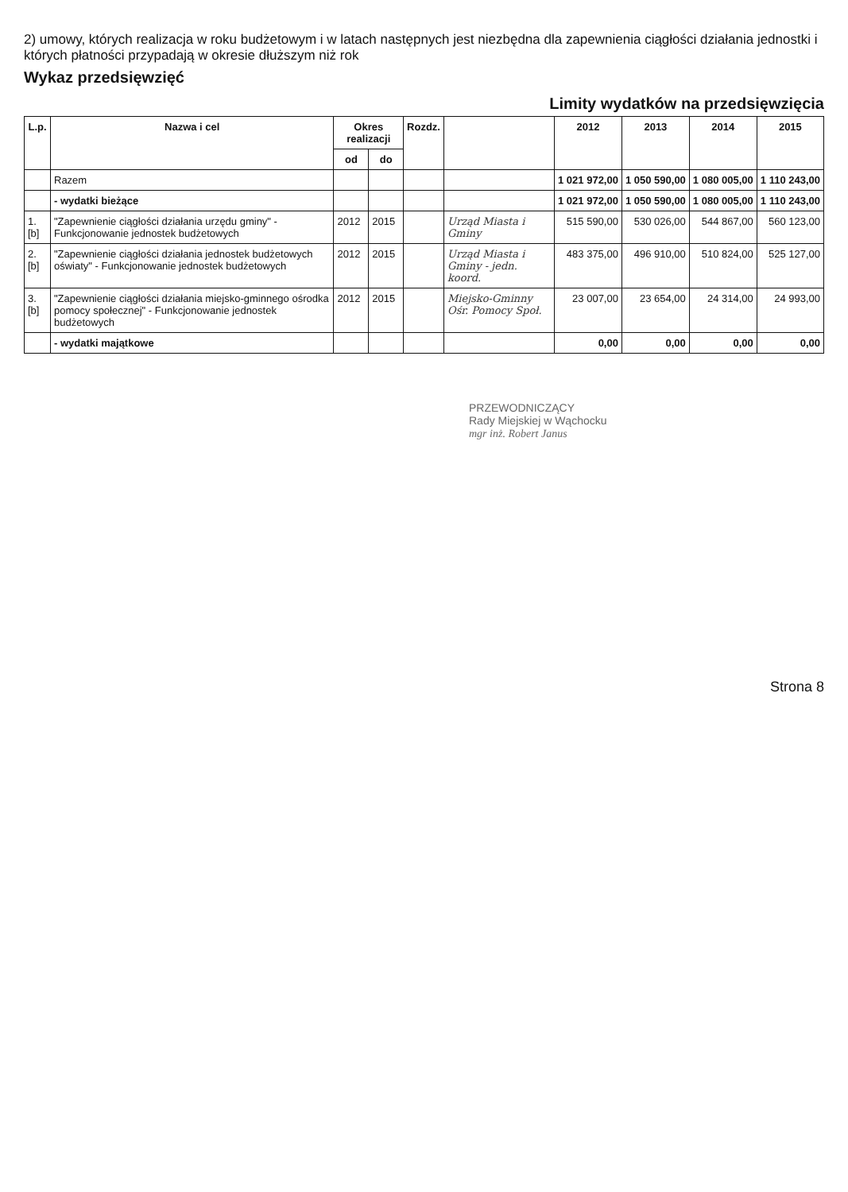2) umowy, których realizacja w roku budżetowym i w latach następnych jest niezbędna dla zapewnienia ciągłości działania jednostki i których płatności przypadają w okresie dłuższym niż rok
Wykaz przedsięwzięć
Limity wydatków na przedsięwzięcia
| L.p. | Nazwa i cel | Okres realizacji | | Rozdz. | | 2012 | 2013 | 2014 | 2015 |
| --- | --- | --- | --- | --- | --- | --- | --- | --- | --- |
| | | od | do | | | | | | |
| | Razem | | | | | 1 021 972,00 | 1 050 590,00 | 1 080 005,00 | 1 110 243,00 |
| | - wydatki bieżące | | | | | 1 021 972,00 | 1 050 590,00 | 1 080 005,00 | 1 110 243,00 |
| 1.[b] | "Zapewnienie ciągłości działania urzędu gminy" - Funkcjonowanie jednostek budżetowych | 2012 | 2015 | | Urząd Miasta i Gminy | 515 590,00 | 530 026,00 | 544 867,00 | 560 123,00 |
| 2.[b] | "Zapewnienie ciągłości działania jednostek budżetowych oświaty" - Funkcjonowanie jednostek budżetowych | 2012 | 2015 | | Urząd Miasta i Gminy - jedn. koord. | 483 375,00 | 496 910,00 | 510 824,00 | 525 127,00 |
| 3.[b] | "Zapewnienie ciągłości działania miejsko-gminnego ośrodka pomocy społecznej" - Funkcjonowanie jednostek budżetowych | 2012 | 2015 | | Miejsko-Gminny Ośr. Pomocy Społ. | 23 007,00 | 23 654,00 | 24 314,00 | 24 993,00 |
| | - wydatki majątkowe | | | | | 0,00 | 0,00 | 0,00 | 0,00 |
PRZEWODNICZĄCY
Rady Miejskiej w Wąchocku
mgr inż. Robert Janus
Strona 8